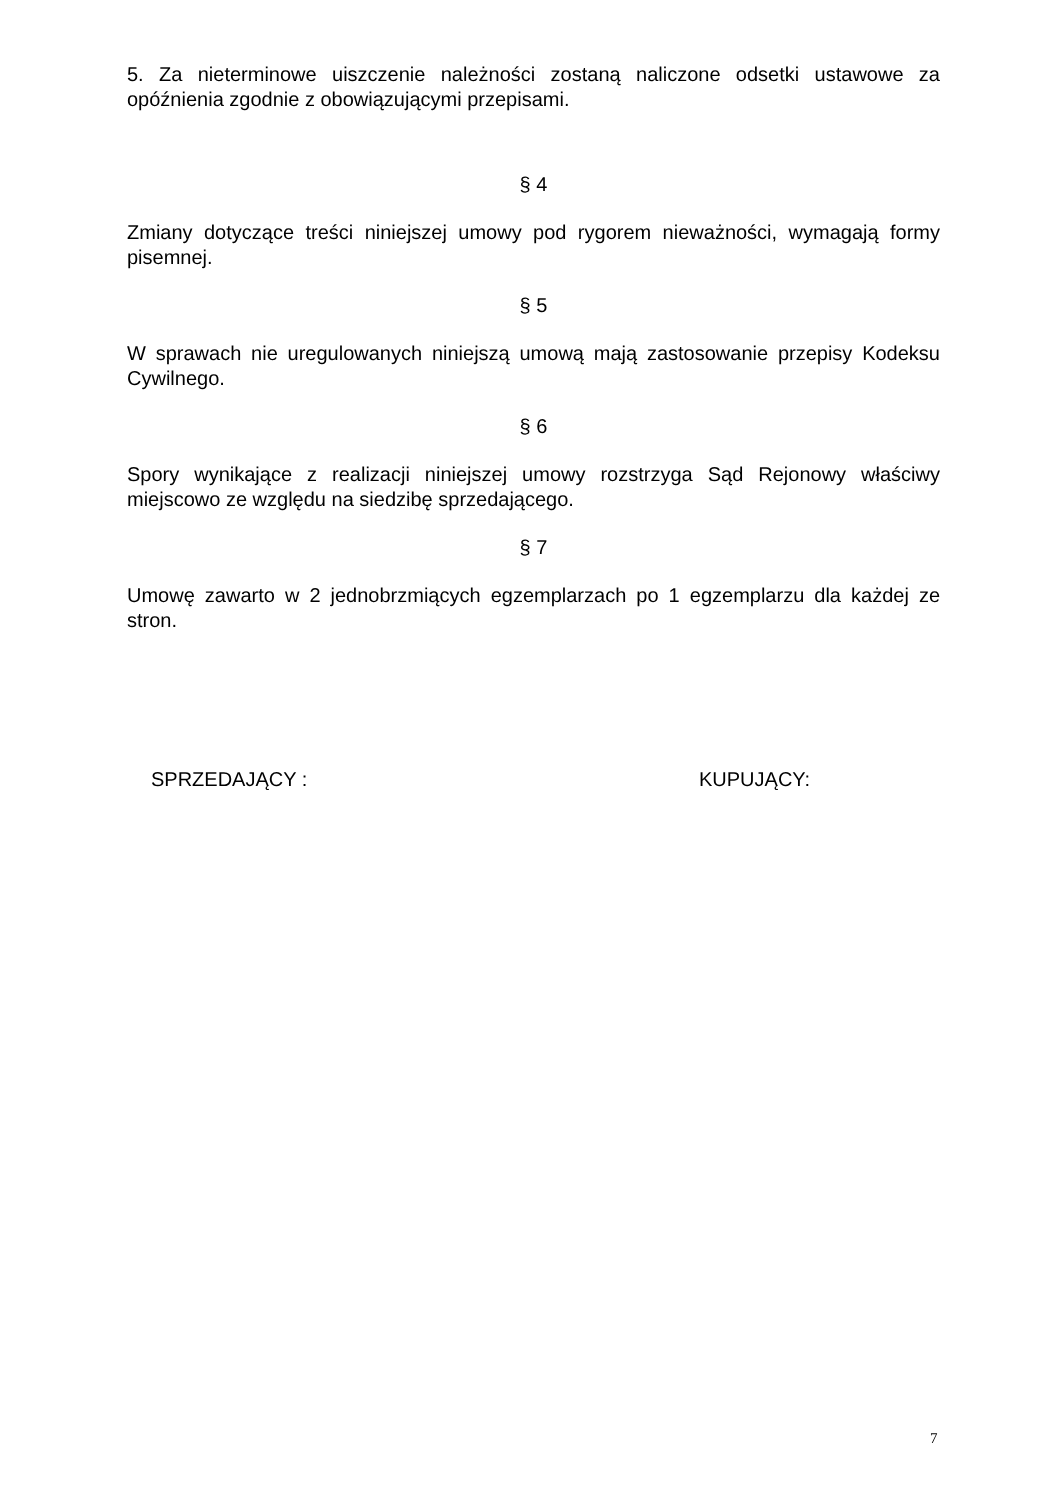5. Za nieterminowe uiszczenie należności zostaną naliczone odsetki ustawowe za opóźnienia zgodnie z obowiązującymi przepisami.
§ 4
Zmiany dotyczące treści niniejszej umowy pod rygorem nieważności, wymagają formy pisemnej.
§ 5
W sprawach nie uregulowanych niniejszą umową mają zastosowanie przepisy Kodeksu Cywilnego.
§ 6
Spory wynikające z realizacji niniejszej umowy rozstrzyga Sąd Rejonowy właściwy miejscowo ze względu na siedzibę sprzedającego.
§ 7
Umowę zawarto w 2 jednobrzmiących egzemplarzach po 1 egzemplarzu dla każdej ze stron.
SPRZEDAJĄCY : KUPUJĄCY:
7